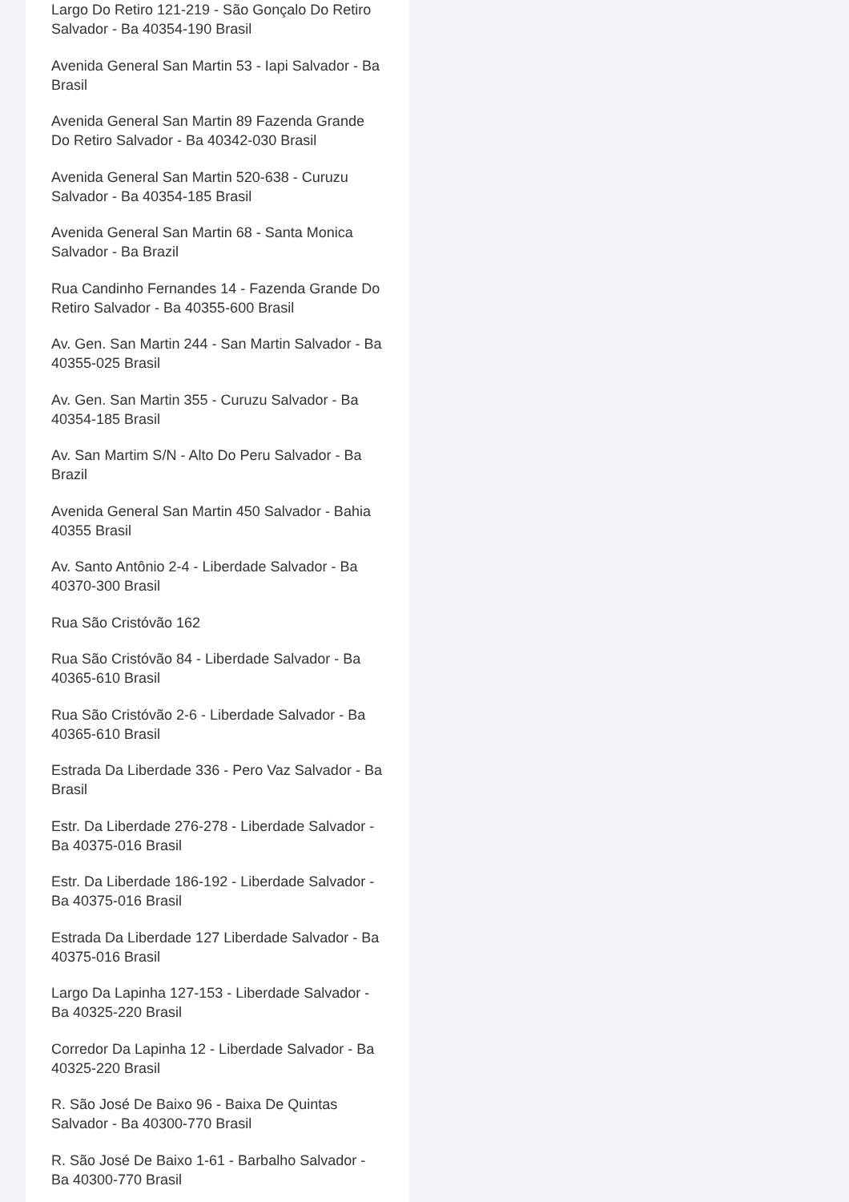Largo Do Retiro 121-219 - São Gonçalo Do Retiro Salvador - Ba 40354-190 Brasil
Avenida General San Martin 53 - Iapi Salvador - Ba Brasil
Avenida General San Martin 89 Fazenda Grande Do Retiro Salvador - Ba 40342-030 Brasil
Avenida General San Martin 520-638 - Curuzu Salvador - Ba 40354-185 Brasil
Avenida General San Martin 68 - Santa Monica Salvador - Ba Brazil
Rua Candinho Fernandes 14 - Fazenda Grande Do Retiro Salvador - Ba 40355-600 Brasil
Av. Gen. San Martin 244 - San Martin Salvador - Ba 40355-025 Brasil
Av. Gen. San Martin 355 - Curuzu Salvador - Ba 40354-185 Brasil
Av. San Martim S/N - Alto Do Peru Salvador - Ba Brazil
Avenida General San Martin 450 Salvador - Bahia 40355 Brasil
Av. Santo Antônio 2-4 - Liberdade Salvador - Ba 40370-300 Brasil
Rua São Cristóvão 162
Rua São Cristóvão 84 - Liberdade Salvador - Ba 40365-610 Brasil
Rua São Cristóvão 2-6 - Liberdade Salvador - Ba 40365-610 Brasil
Estrada Da Liberdade 336 - Pero Vaz Salvador - Ba Brasil
Estr. Da Liberdade 276-278 - Liberdade Salvador - Ba 40375-016 Brasil
Estr. Da Liberdade 186-192 - Liberdade Salvador - Ba 40375-016 Brasil
Estrada Da Liberdade 127 Liberdade Salvador - Ba 40375-016 Brasil
Largo Da Lapinha 127-153 - Liberdade Salvador - Ba 40325-220 Brasil
Corredor Da Lapinha 12 - Liberdade Salvador - Ba 40325-220 Brasil
R. São José De Baixo 96 - Baixa De Quintas Salvador - Ba 40300-770 Brasil
R. São José De Baixo 1-61 - Barbalho Salvador - Ba 40300-770 Brasil